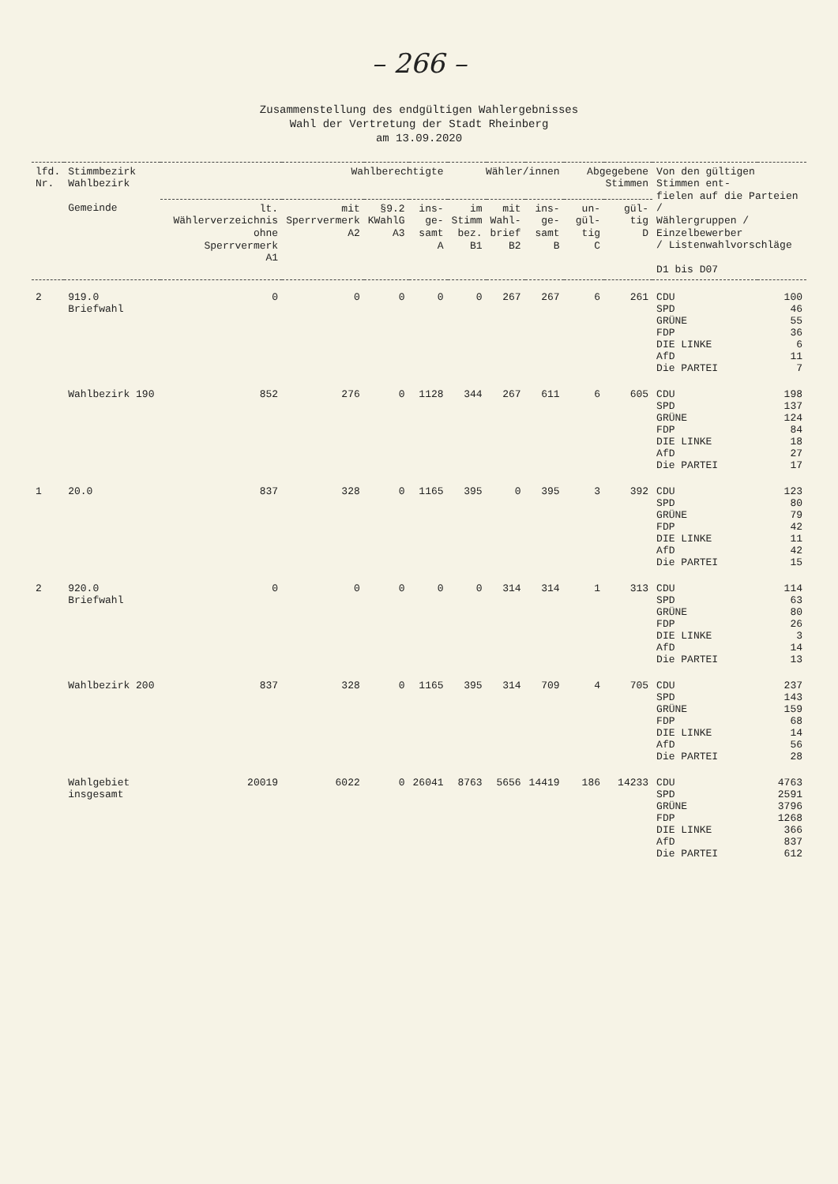– 266 –
Zusammenstellung des endgültigen Wahlergebnisses
Wahl der Vertretung der Stadt Rheinberg
am 13.09.2020
| lfd. Nr. | Stimmbezirk Wahlbezirk Gemeinde | Wahlberechtigte | | | | Wähler/innen | | | Abgegebene Stimmen | | Von den gültigen Stimmen ent- fielen auf die Parteien / Wählergruppen / Einzelbewerber / Listenwahlvorschläge D1 bis D07 | |
| --- | --- | --- | --- | --- | --- | --- | --- | --- | --- | --- | --- | --- |
| | | lt. Wählerverzeichnis ohne Sperrvermerk A1 | mit Sperrvermerk A2 | §9.2 KWahlG A3 | ins- ge- samt A | im Stimm bez. B1 | mit Wahl- brief B2 | ins- ge- samt B | un- gül- tig C | gül- tig D | | |
| 2 | 919.0 Briefwahl | 0 | 0 | 0 | 0 | 0 | 267 | 267 | 6 | 261 | CDU SPD GRÜNE FDP DIE LINKE AfD Die PARTEI | 100 46 55 36 6 11 7 |
| | Wahlbezirk 190 | 852 | 276 | 0 | 1128 | 344 | 267 | 611 | 6 | 605 | CDU SPD GRÜNE FDP DIE LINKE AfD Die PARTEI | 198 137 124 84 18 27 17 |
| 1 | 20.0 | 837 | 328 | 0 | 1165 | 395 | 0 | 395 | 3 | 392 | CDU SPD GRÜNE FDP DIE LINKE AfD Die PARTEI | 123 80 79 42 11 42 15 |
| 2 | 920.0 Briefwahl | 0 | 0 | 0 | 0 | 0 | 314 | 314 | 1 | 313 | CDU SPD GRÜNE FDP DIE LINKE AfD Die PARTEI | 114 63 80 26 3 14 13 |
| | Wahlbezirk 200 | 837 | 328 | 0 | 1165 | 395 | 314 | 709 | 4 | 705 | CDU SPD GRÜNE FDP DIE LINKE AfD Die PARTEI | 237 143 159 68 14 56 28 |
| | Wahlgebiet insgesamt | 20019 | 6022 | 0 | 26041 | 8763 | 5656 | 14419 | 186 | 14233 | CDU SPD GRÜNE FDP DIE LINKE AfD Die PARTEI | 4763 2591 3796 1268 366 837 612 |